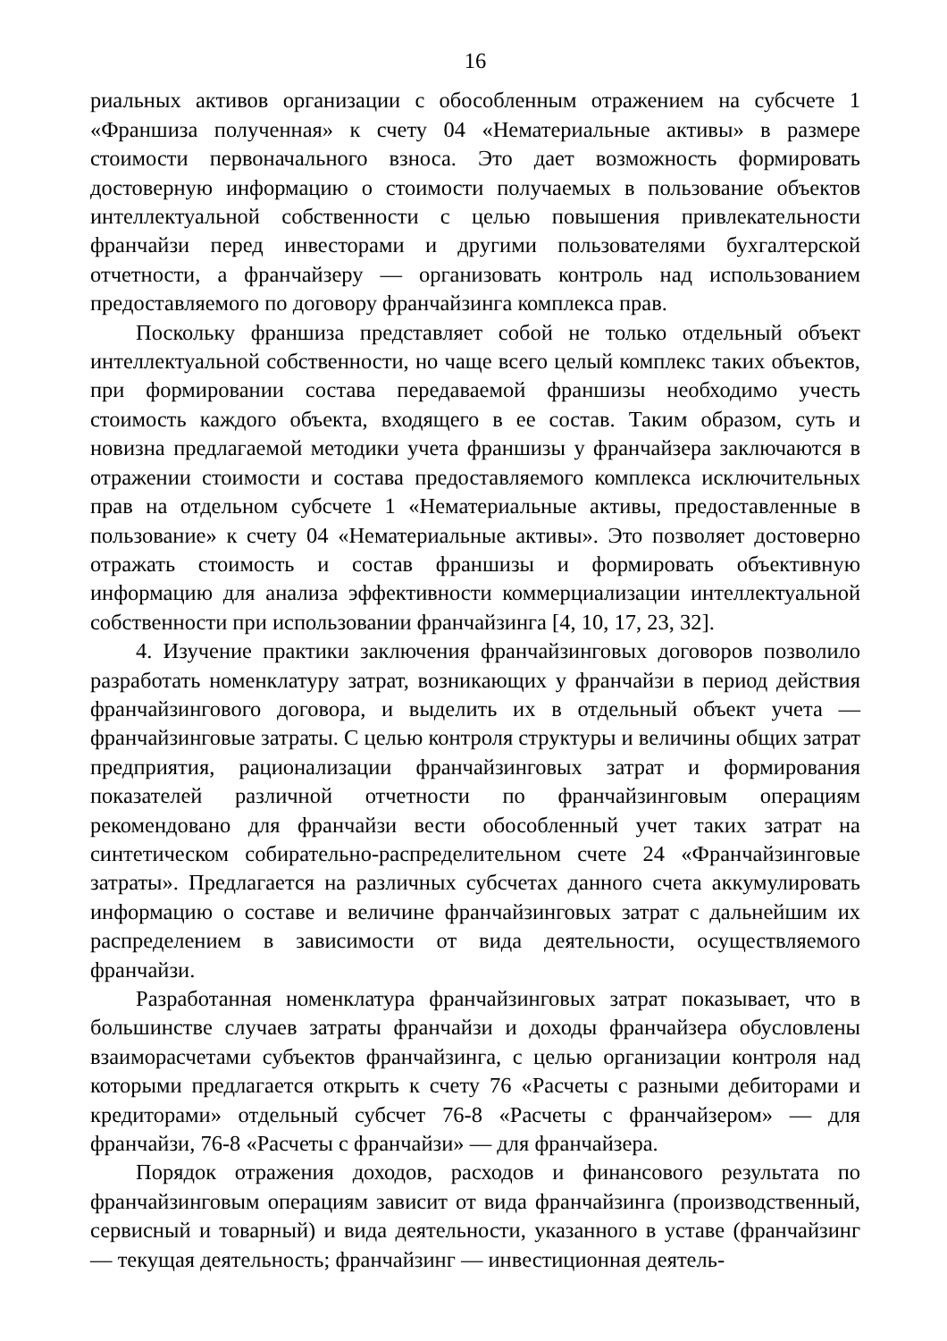16
риальных активов организации с обособленным отражением на субсчете 1 «Франшиза полученная» к счету 04 «Нематериальные активы» в размере стоимости первоначального взноса. Это дает возможность формировать достоверную информацию о стоимости получаемых в пользование объектов интеллектуальной собственности с целью повышения привлекательности франчайзи перед инвесторами и другими пользователями бухгалтерской отчетности, а франчайзеру — организовать контроль над использованием предоставляемого по договору франчайзинга комплекса прав.
Поскольку франшиза представляет собой не только отдельный объект интеллектуальной собственности, но чаще всего целый комплекс таких объектов, при формировании состава передаваемой франшизы необходимо учесть стоимость каждого объекта, входящего в ее состав. Таким образом, суть и новизна предлагаемой методики учета франшизы у франчайзера заключаются в отражении стоимости и состава предоставляемого комплекса исключительных прав на отдельном субсчете 1 «Нематериальные активы, предоставленные в пользование» к счету 04 «Нематериальные активы». Это позволяет достоверно отражать стоимость и состав франшизы и формировать объективную информацию для анализа эффективности коммерциализации интеллектуальной собственности при использовании франчайзинга [4, 10, 17, 23, 32].
4. Изучение практики заключения франчайзинговых договоров позволило разработать номенклатуру затрат, возникающих у франчайзи в период действия франчайзингового договора, и выделить их в отдельный объект учета — франчайзинговые затраты. С целью контроля структуры и величины общих затрат предприятия, рационализации франчайзинговых затрат и формирования показателей различной отчетности по франчайзинговым операциям рекомендовано для франчайзи вести обособленный учет таких затрат на синтетическом собирательно-распределительном счете 24 «Франчайзинговые затраты». Предлагается на различных субсчетах данного счета аккумулировать информацию о составе и величине франчайзинговых затрат с дальнейшим их распределением в зависимости от вида деятельности, осуществляемого франчайзи.
Разработанная номенклатура франчайзинговых затрат показывает, что в большинстве случаев затраты франчайзи и доходы франчайзера обусловлены взаиморасчетами субъектов франчайзинга, с целью организации контроля над которыми предлагается открыть к счету 76 «Расчеты с разными дебиторами и кредиторами» отдельный субсчет 76-8 «Расчеты с франчайзером» — для франчайзи, 76-8 «Расчеты с франчайзи» — для франчайзера.
Порядок отражения доходов, расходов и финансового результата по франчайзинговым операциям зависит от вида франчайзинга (производственный, сервисный и товарный) и вида деятельности, указанного в уставе (франчайзинг — текущая деятельность; франчайзинг — инвестиционная деятель-